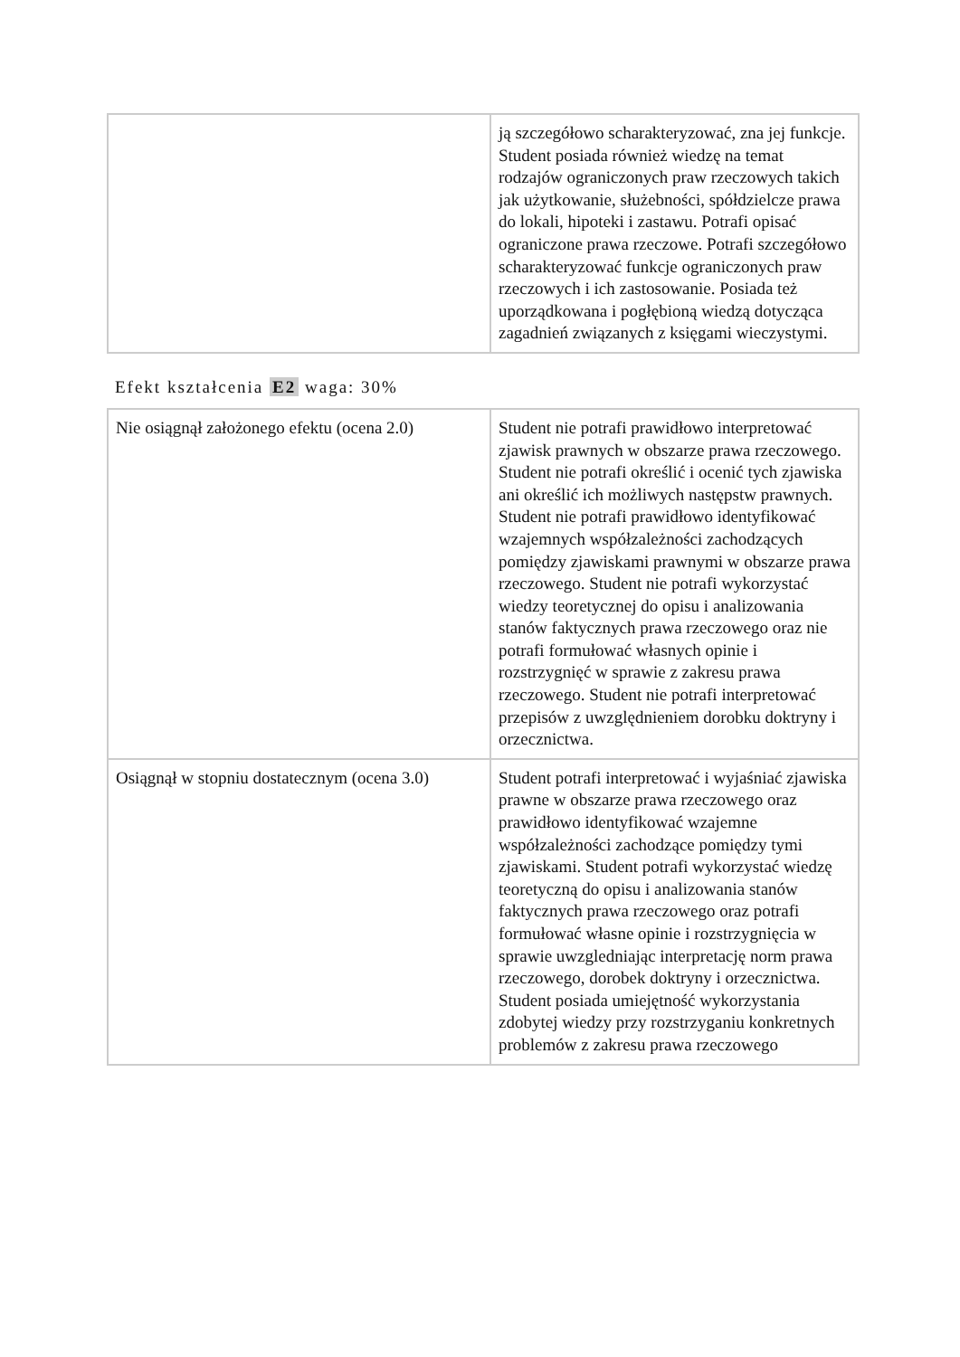| | ją szczegółowo scharakteryzować, zna jej funkcje. Student posiada również wiedzę na temat rodzajów ograniczonych praw rzeczowych takich jak użytkowanie, służebności, spółdzielcze prawa do lokali, hipoteki i zastawu. Potrafi opisać ograniczone prawa rzeczowe. Potrafi szczegółowo scharakteryzować funkcje ograniczonych praw rzeczowych i ich zastosowanie. Posiada też uporządkowana i pogłębioną wiedzą dotycząca zagadnień związanych z księgami wieczystymi. |
Efekt kształcenia E2 waga: 30%
| Nie osiągnął założonego efektu (ocena 2.0) | Student nie potrafi prawidłowo interpretować zjawisk prawnych w obszarze prawa rzeczowego. Student nie potrafi określić i ocenić tych zjawiska ani określić ich możliwych następstw prawnych. Student nie potrafi prawidłowo identyfikować wzajemnych współzależności zachodzących pomiędzy zjawiskami prawnymi w obszarze prawa rzeczowego. Student nie potrafi wykorzystać wiedzy teoretycznej do opisu i analizowania stanów faktycznych prawa rzeczowego oraz nie potrafi formułować własnych opinie i rozstrzygnięć w sprawie z zakresu prawa rzeczowego. Student nie potrafi interpretować przepisów z uwzględnieniem dorobku doktryny i orzecznictwa. |
| Osiągnął w stopniu dostatecznym (ocena 3.0) | Student potrafi interpretować i wyjaśniać zjawiska prawne w obszarze prawa rzeczowego oraz prawidłowo identyfikować wzajemne współzależności zachodzące pomiędzy tymi zjawiskami. Student potrafi wykorzystać wiedzę teoretyczną do opisu i analizowania stanów faktycznych prawa rzeczowego oraz potrafi formułować własne opinie i rozstrzygnięcia w sprawie uwzgledniając interpretację norm prawa rzeczowego, dorobek doktryny i orzecznictwa. Student posiada umiejętność wykorzystania zdobytej wiedzy przy rozstrzyganiu konkretnych problemów z zakresu prawa rzeczowego |